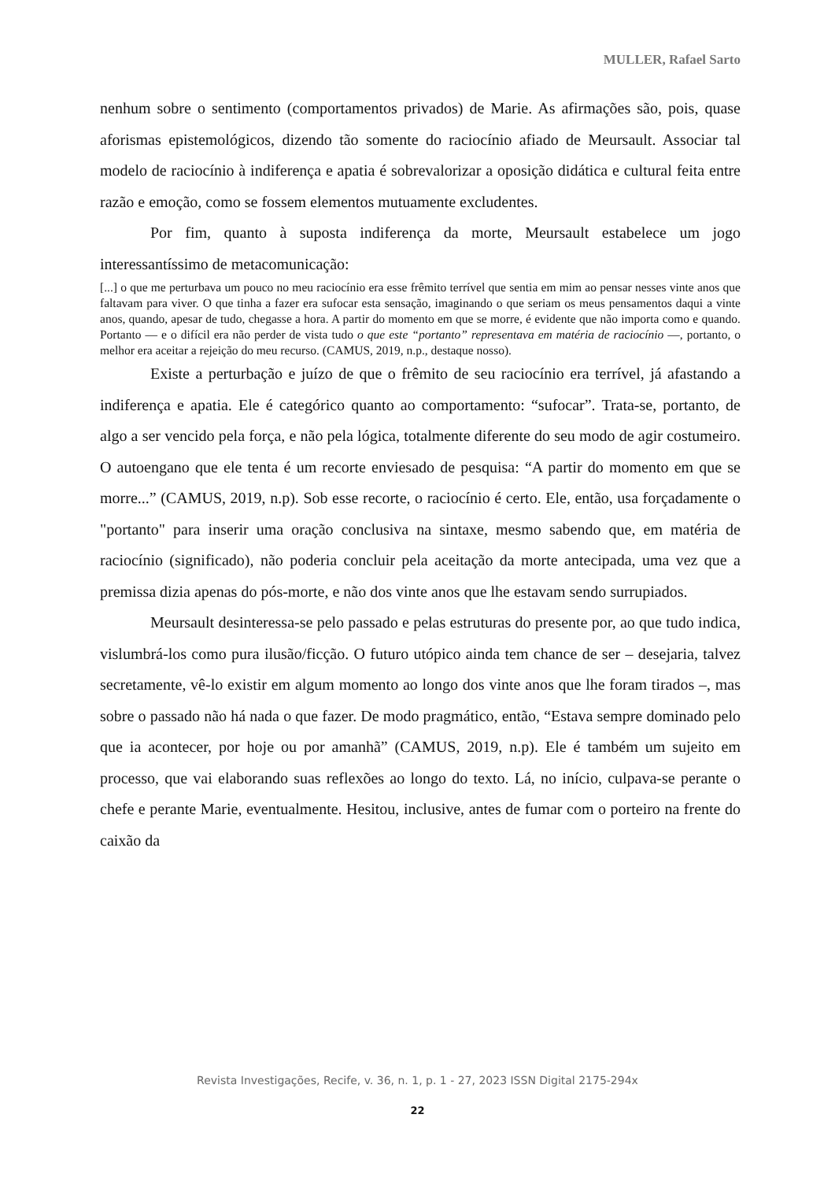MULLER, Rafael Sarto
nenhum sobre o sentimento (comportamentos privados) de Marie. As afirmações são, pois, quase aforismas epistemológicos, dizendo tão somente do raciocínio afiado de Meursault. Associar tal modelo de raciocínio à indiferença e apatia é sobrevalorizar a oposição didática e cultural feita entre razão e emoção, como se fossem elementos mutuamente excludentes.
Por fim, quanto à suposta indiferença da morte, Meursault estabelece um jogo interessantíssimo de metacomunicação:
[...] o que me perturbava um pouco no meu raciocínio era esse frêmito terrível que sentia em mim ao pensar nesses vinte anos que faltavam para viver. O que tinha a fazer era sufocar esta sensação, imaginando o que seriam os meus pensamentos daqui a vinte anos, quando, apesar de tudo, chegasse a hora. A partir do momento em que se morre, é evidente que não importa como e quando. Portanto — e o difícil era não perder de vista tudo o que este “portanto” representava em matéria de raciocínio —, portanto, o melhor era aceitar a rejeição do meu recurso. (CAMUS, 2019, n.p., destaque nosso).
Existe a perturbação e juízo de que o frêmito de seu raciocínio era terrível, já afastando a indiferença e apatia. Ele é categórico quanto ao comportamento: “sufocar”. Trata-se, portanto, de algo a ser vencido pela força, e não pela lógica, totalmente diferente do seu modo de agir costumeiro. O autoengano que ele tenta é um recorte enviesado de pesquisa: “A partir do momento em que se morre...” (CAMUS, 2019, n.p). Sob esse recorte, o raciocínio é certo. Ele, então, usa forçadamente o "portanto" para inserir uma oração conclusiva na sintaxe, mesmo sabendo que, em matéria de raciocínio (significado), não poderia concluir pela aceitação da morte antecipada, uma vez que a premissa dizia apenas do pós-morte, e não dos vinte anos que lhe estavam sendo surrupiados.
Meursault desinteressa-se pelo passado e pelas estruturas do presente por, ao que tudo indica, vislumbrá-los como pura ilusão/ficção. O futuro utópico ainda tem chance de ser – desejaria, talvez secretamente, vê-lo existir em algum momento ao longo dos vinte anos que lhe foram tirados –, mas sobre o passado não há nada o que fazer. De modo pragmático, então, “Estava sempre dominado pelo que ia acontecer, por hoje ou por amanhã” (CAMUS, 2019, n.p). Ele é também um sujeito em processo, que vai elaborando suas reflexões ao longo do texto. Lá, no início, culpava-se perante o chefe e perante Marie, eventualmente. Hesitou, inclusive, antes de fumar com o porteiro na frente do caixão da
Revista Investigações, Recife, v. 36, n. 1, p. 1 - 27, 2023 ISSN Digital 2175-294x
22